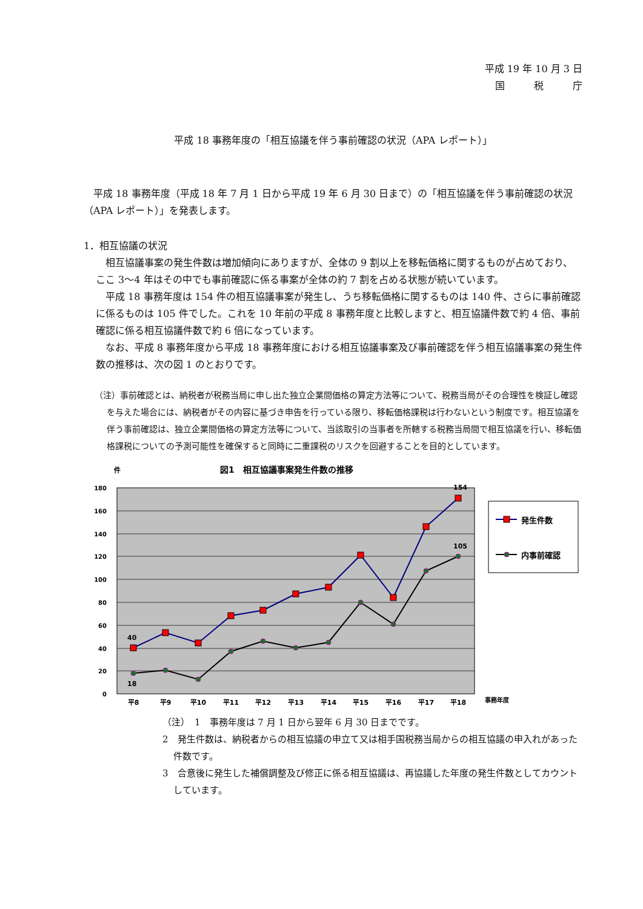平成 19 年 10 月 3 日
国　　　税　　　庁
平成 18 事務年度の「相互協議を伴う事前確認の状況（APA レポート）」
　平成 18 事務年度（平成 18 年 7 月 1 日から平成 19 年 6 月 30 日まで）の「相互協議を伴う事前確認の状況（APA レポート）」を発表します。
1．相互協議の状況
　相互協議事案の発生件数は増加傾向にありますが、全体の 9 割以上を移転価格に関するものが占めており、ここ 3～4 年はその中でも事前確認に係る事案が全体の約 7 割を占める状態が続いています。
　平成 18 事務年度は 154 件の相互協議事案が発生し、うち移転価格に関するものは 140 件、さらに事前確認に係るものは 105 件でした。これを 10 年前の平成 8 事務年度と比較しますと、相互協議件数で約 4 倍、事前確認に係る相互協議件数で約 6 倍になっています。
　なお、平成 8 事務年度から平成 18 事務年度における相互協議事案及び事前確認を伴う相互協議事案の発生件数の推移は、次の図 1 のとおりです。
（注）事前確認とは、納税者が税務当局に申し出た独立企業間価格の算定方法等について、税務当局がその合理性を検証し確認を与えた場合には、納税者がその内容に基づき申告を行っている限り、移転価格課税は行わないという制度です。相互協議を伴う事前確認は、独立企業間価格の算定方法等について、当該取引の当事者を所轄する税務当局間で相互協議を行い、移転価格課税についての予測可能性を確保すると同時に二重課税のリスクを回避することを目的としています。
件
図1　相互協議事案発生件数の推移
180
160
140
120
100
80
60
40
20
0
154
105
40
18
平8
平9
平10
平11
平12
平13
平14
平15
平16
平17
平18
事務年度
発生件数
内事前確認
（注）　1　事務年度は 7 月 1 日から翌年 6 月 30 日までです。
2　発生件数は、納税者からの相互協議の申立て又は相手国税務当局からの相互協議の申入れがあった件数です。
3　合意後に発生した補償調整及び修正に係る相互協議は、再協議した年度の発生件数としてカウントしています。